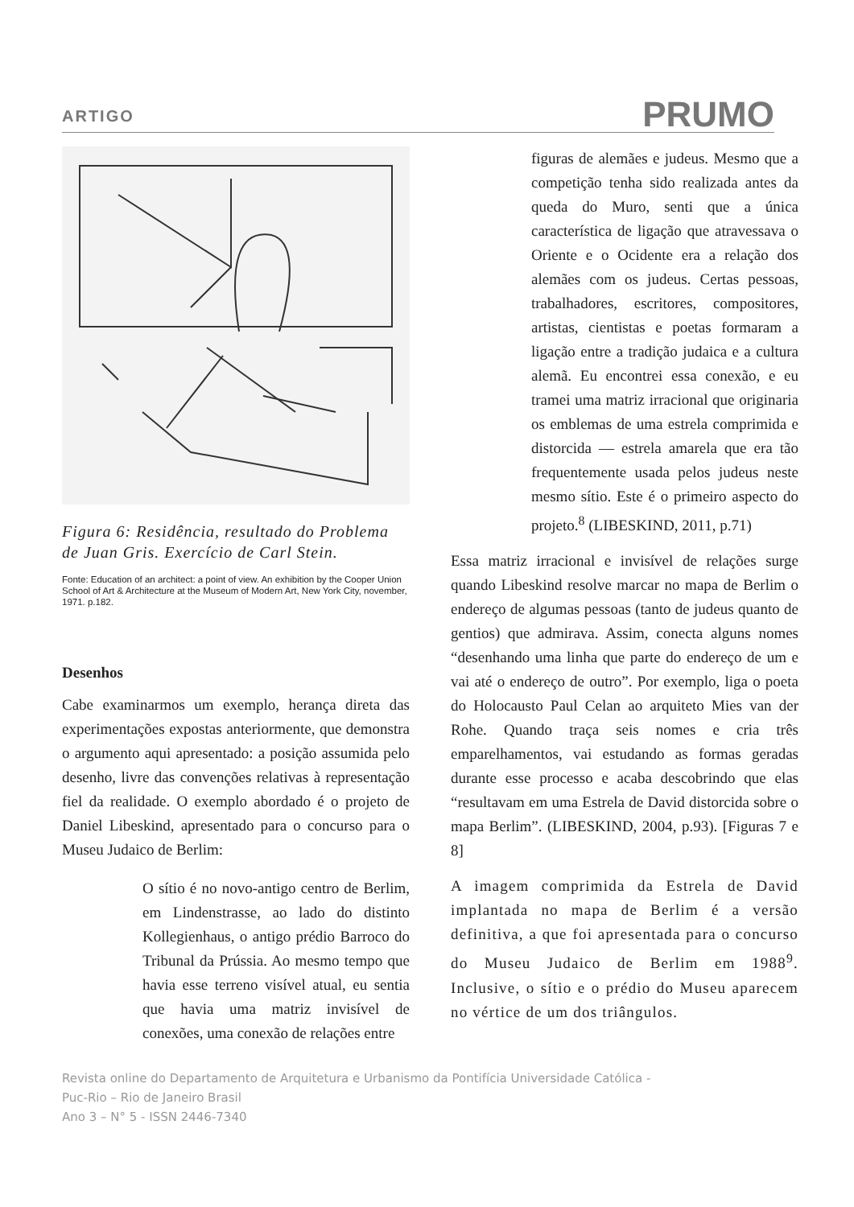ARTIGO PRUMO
Figura 6: Residência, resultado do Problema de Juan Gris. Exercício de Carl Stein.
Fonte: Education of an architect: a point of view. An exhibition by the Cooper Union School of Art & Architecture at the Museum of Modern Art, New York City, november, 1971. p.182.
Desenhos
Cabe examinarmos um exemplo, herança direta das experimentações expostas anteriormente, que demonstra o argumento aqui apresentado: a posição assumida pelo desenho, livre das convenções relativas à representação fiel da realidade. O exemplo abordado é o projeto de Daniel Libeskind, apresentado para o concurso para o Museu Judaico de Berlim:
O sítio é no novo-antigo centro de Berlim, em Lindenstrasse, ao lado do distinto Kollegienhaus, o antigo prédio Barroco do Tribunal da Prússia. Ao mesmo tempo que havia esse terreno visível atual, eu sentia que havia uma matriz invisível de conexões, uma conexão de relações entre
figuras de alemães e judeus. Mesmo que a competição tenha sido realizada antes da queda do Muro, senti que a única característica de ligação que atravessava o Oriente e o Ocidente era a relação dos alemães com os judeus. Certas pessoas, trabalhadores, escritores, compositores, artistas, cientistas e poetas formaram a ligação entre a tradição judaica e a cultura alemã. Eu encontrei essa conexão, e eu tramei uma matriz irracional que originaria os emblemas de uma estrela comprimida e distorcida — estrela amarela que era tão frequentemente usada pelos judeus neste mesmo sítio. Este é o primeiro aspecto do projeto.<sup>8</sup> (LIBESKIND, 2011, p.71)
Essa matriz irracional e invisível de relações surge quando Libeskind resolve marcar no mapa de Berlim o endereço de algumas pessoas (tanto de judeus quanto de gentios) que admirava. Assim, conecta alguns nomes “desenhando uma linha que parte do endereço de um e vai até o endereço de outro”. Por exemplo, liga o poeta do Holocausto Paul Celan ao arquiteto Mies van der Rohe. Quando traça seis nomes e cria três emparelhamentos, vai estudando as formas geradas durante esse processo e acaba descobrindo que elas “resultavam em uma Estrela de David distorcida sobre o mapa Berlim”. (LIBESKIND, 2004, p.93). [Figuras 7 e 8]
A imagem comprimida da Estrela de David implantada no mapa de Berlim é a versão definitiva, a que foi apresentada para o concurso do Museu Judaico de Berlim em 1988<sup>9</sup>. Inclusive, o sítio e o prédio do Museu aparecem no vértice de um dos triângulos.
Revista online do Departamento de Arquitetura e Urbanismo da Pontifícia Universidade Católica -
Puc-Rio – Rio de Janeiro Brasil
Ano 3 – N° 5 - ISSN 2446-7340